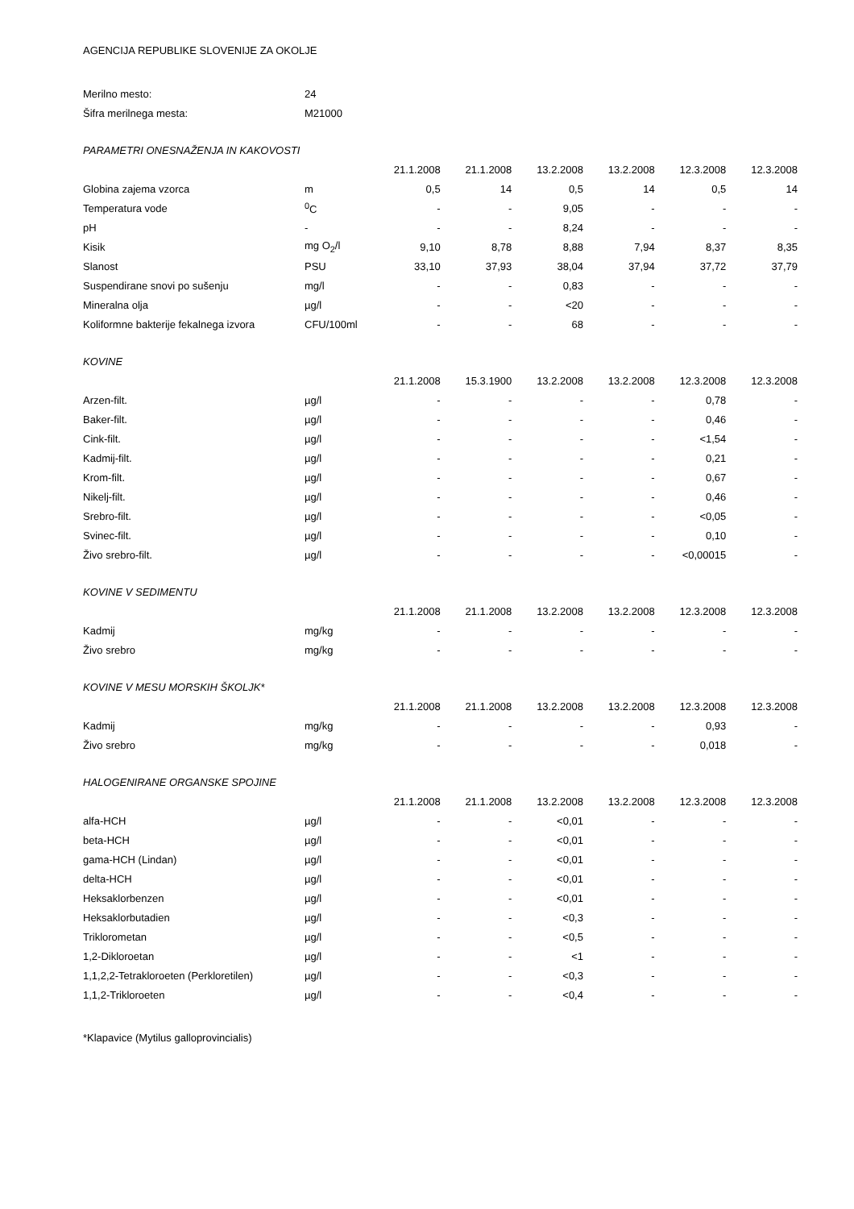AGENCIJA REPUBLIKE SLOVENIJE ZA OKOLJE
| Merilno mesto: | 24 | | | | | | |
| Šifra merilnega mesta: | M21000 | | | | | | |
| PARAMETRI ONESNAŽENJA IN KAKOVOSTI | | | | | | | |
| | | 21.1.2008 | 21.1.2008 | 13.2.2008 | 13.2.2008 | 12.3.2008 | 12.3.2008 |
| Globina zajema vzorca | m | 0,5 | 14 | 0,5 | 14 | 0,5 | 14 |
| Temperatura vode | <sup>0</sup> C | - | - | 9,05 | - | - | - |
| pH | - | - | - | 8,24 | - | - | - |
| Kisik | mg O<sub>2</sub>/l | 9,10 | 8,78 | 8,88 | 7,94 | 8,37 | 8,35 |
| Slanost | PSU | 33,10 | 37,93 | 38,04 | 37,94 | 37,72 | 37,79 |
| Suspendirane snovi po sušenju | mg/l | - | - | 0,83 | - | - | - |
| Mineralna olja | µg/l | - | - | <20 | - | - | - |
| Koliformne bakterije fekalnega izvora | CFU/100ml | - | - | 68 | - | - | - |
| KOVINE | | | | | | | |
| | | 21.1.2008 | 15.3.1900 | 13.2.2008 | 13.2.2008 | 12.3.2008 | 12.3.2008 |
| Arzen-filt. | µg/l | - | - | - | - | 0,78 | - |
| Baker-filt. | µg/l | - | - | - | - | 0,46 | - |
| Cink-filt. | µg/l | - | - | - | - | <1,54 | - |
| Kadmij-filt. | µg/l | - | - | - | - | 0,21 | - |
| Krom-filt. | µg/l | - | - | - | - | 0,67 | - |
| Nikelj-filt. | µg/l | - | - | - | - | 0,46 | - |
| Srebro-filt. | µg/l | - | - | - | - | <0,05 | - |
| Svinec-filt. | µg/l | - | - | - | - | 0,10 | - |
| Živo srebro-filt. | µg/l | - | - | - | - | <0,00015 | - |
| KOVINE V SEDIMENTU | | | | | | | |
| | | 21.1.2008 | 21.1.2008 | 13.2.2008 | 13.2.2008 | 12.3.2008 | 12.3.2008 |
| Kadmij | mg/kg | - | - | - | - | - | - |
| Živo srebro | mg/kg | - | - | - | - | - | - |
| KOVINE V MESU MORSKIH ŠKOLJK* | | | | | | | |
| | | 21.1.2008 | 21.1.2008 | 13.2.2008 | 13.2.2008 | 12.3.2008 | 12.3.2008 |
| Kadmij | mg/kg | - | - | - | - | 0,93 | - |
| Živo srebro | mg/kg | - | - | - | - | 0,018 | - |
| HALOGENIRANE ORGANSKE SPOJINE | | | | | | | |
| | | 21.1.2008 | 21.1.2008 | 13.2.2008 | 13.2.2008 | 12.3.2008 | 12.3.2008 |
| alfa-HCH | µg/l | - | - | <0,01 | - | - | - |
| beta-HCH | µg/l | - | - | <0,01 | - | - | - |
| gama-HCH (Lindan) | µg/l | - | - | <0,01 | - | - | - |
| delta-HCH | µg/l | - | - | <0,01 | - | - | - |
| Heksaklorbenzen | µg/l | - | - | <0,01 | - | - | - |
| Heksaklorbutadien | µg/l | - | - | <0,3 | - | - | - |
| Triklorometan | µg/l | - | - | <0,5 | - | - | - |
| 1,2-Dikloroetan | µg/l | - | - | <1 | - | - | - |
| 1,1,2,2-Tetrakloroeten (Perkloretilen) | µg/l | - | - | <0,3 | - | - | - |
| 1,1,2-Trikloroeten | µg/l | - | - | <0,4 | - | - | - |
*Klapavice (Mytilus galloprovincialis)